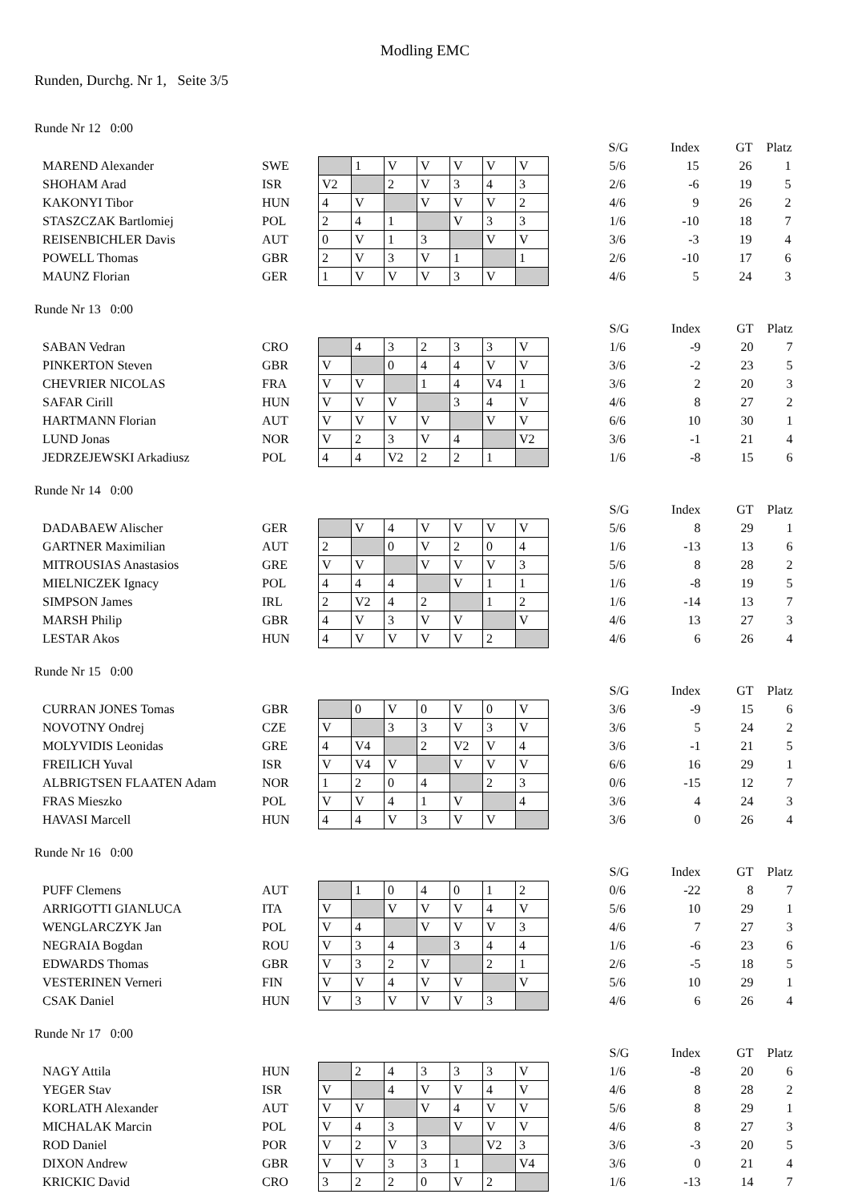Modling EMC
Runden, Durchg. Nr 1, Seite 3/5
Runde Nr 12 0:00
| | | | | | | | | | | S/G | Index | GT | Platz |
| MAREND Alexander | SWE | | 1 | V | V | V | V | V | | 5/6 | 15 | 26 | 1 |
| SHOHAM Arad | ISR | V2 | | 2 | V | 3 | 4 | 3 | | 2/6 | -6 | 19 | 5 |
| KAKONYI Tibor | HUN | 4 | V | | V | V | V | 2 | | 4/6 | 9 | 26 | 2 |
| STASZCZAK Bartlomiej | POL | 2 | 4 | 1 | | V | 3 | 3 | | 1/6 | -10 | 18 | 7 |
| REISENBICHLER Davis | AUT | 0 | V | 1 | 3 | | V | V | | 3/6 | -3 | 19 | 4 |
| POWELL Thomas | GBR | 2 | V | 3 | V | 1 | | 1 | | 2/6 | -10 | 17 | 6 |
| MAUNZ Florian | GER | 1 | V | V | V | 3 | V | | | 4/6 | 5 | 24 | 3 |
Runde Nr 13 0:00
| | | | | | | | | | | S/G | Index | GT | Platz |
| SABAN Vedran | CRO | | 4 | 3 | 2 | 3 | 3 | V | | 1/6 | -9 | 20 | 7 |
| PINKERTON Steven | GBR | V | | 0 | 4 | 4 | V | V | | 3/6 | -2 | 23 | 5 |
| CHEVRIER NICOLAS | FRA | V | V | | 1 | 4 | V4 | 1 | | 3/6 | 2 | 20 | 3 |
| SAFAR Cirill | HUN | V | V | V | | 3 | 4 | V | | 4/6 | 8 | 27 | 2 |
| HARTMANN Florian | AUT | V | V | V | V | | V | V | | 6/6 | 10 | 30 | 1 |
| LUND Jonas | NOR | V | 2 | 3 | V | 4 | | V2 | | 3/6 | -1 | 21 | 4 |
| JEDRZEJEWSKI Arkadiusz | POL | 4 | 4 | V2 | 2 | 2 | 1 | | | 1/6 | -8 | 15 | 6 |
Runde Nr 14 0:00
| | | | | | | | | | | S/G | Index | GT | Platz |
| DADABAEW Alischer | GER | | V | 4 | V | V | V | V | | 5/6 | 8 | 29 | 1 |
| GARTNER Maximilian | AUT | 2 | | 0 | V | 2 | 0 | 4 | | 1/6 | -13 | 13 | 6 |
| MITROUSIAS Anastasios | GRE | V | V | | V | V | V | 3 | | 5/6 | 8 | 28 | 2 |
| MIELNICZEK Ignacy | POL | 4 | 4 | 4 | | V | 1 | 1 | | 1/6 | -8 | 19 | 5 |
| SIMPSON James | IRL | 2 | V2 | 4 | 2 | | 1 | 2 | | 1/6 | -14 | 13 | 7 |
| MARSH Philip | GBR | 4 | V | 3 | V | V | | V | | 4/6 | 13 | 27 | 3 |
| LESTAR Akos | HUN | 4 | V | V | V | V | 2 | | | 4/6 | 6 | 26 | 4 |
Runde Nr 15 0:00
| | | | | | | | | | | S/G | Index | GT | Platz |
| CURRAN JONES Tomas | GBR | | 0 | V | 0 | V | 0 | V | | 3/6 | -9 | 15 | 6 |
| NOVOTNY Ondrej | CZE | V | | 3 | 3 | V | 3 | V | | 3/6 | 5 | 24 | 2 |
| MOLYVIDIS Leonidas | GRE | 4 | V4 | | 2 | V2 | V | 4 | | 3/6 | -1 | 21 | 5 |
| FREILICH Yuval | ISR | V | V4 | V | | V | V | V | | 6/6 | 16 | 29 | 1 |
| ALBRIGTSEN FLAATEN Adam | NOR | 1 | 2 | 0 | 4 | | 2 | 3 | | 0/6 | -15 | 12 | 7 |
| FRAS Mieszko | POL | V | V | 4 | 1 | V | | 4 | | 3/6 | 4 | 24 | 3 |
| HAVASI Marcell | HUN | 4 | 4 | V | 3 | V | V | | | 3/6 | 0 | 26 | 4 |
Runde Nr 16 0:00
| | | | | | | | | | | S/G | Index | GT | Platz |
| PUFF Clemens | AUT | | 1 | 0 | 4 | 0 | 1 | 2 | | 0/6 | -22 | 8 | 7 |
| ARRIGOTTI GIANLUCA | ITA | V | | V | V | V | 4 | V | | 5/6 | 10 | 29 | 1 |
| WENGLARCZYK Jan | POL | V | 4 | | V | V | V | 3 | | 4/6 | 7 | 27 | 3 |
| NEGRAIA Bogdan | ROU | V | 3 | 4 | | 3 | 4 | 4 | | 1/6 | -6 | 23 | 6 |
| EDWARDS Thomas | GBR | V | 3 | 2 | V | | 2 | 1 | | 2/6 | -5 | 18 | 5 |
| VESTERINEN Verneri | FIN | V | V | 4 | V | V | | V | | 5/6 | 10 | 29 | 1 |
| CSAK Daniel | HUN | V | 3 | V | V | V | 3 | | | 4/6 | 6 | 26 | 4 |
Runde Nr 17 0:00
| | | | | | | | | | | S/G | Index | GT | Platz |
| NAGY Attila | HUN | | 2 | 4 | 3 | 3 | 3 | V | | 1/6 | -8 | 20 | 6 |
| YEGER Stav | ISR | V | | 4 | V | V | 4 | V | | 4/6 | 8 | 28 | 2 |
| KORLATH Alexander | AUT | V | V | | V | 4 | V | V | | 5/6 | 8 | 29 | 1 |
| MICHALAK Marcin | POL | V | 4 | 3 | | V | V | V | | 4/6 | 8 | 27 | 3 |
| ROD Daniel | POR | V | 2 | V | 3 | | V2 | 3 | | 3/6 | -3 | 20 | 5 |
| DIXON Andrew | GBR | V | V | 3 | 3 | 1 | | V4 | | 3/6 | 0 | 21 | 4 |
| KRICKIC David | CRO | 3 | 2 | 2 | 0 | V | 2 | | | 1/6 | -13 | 14 | 7 |